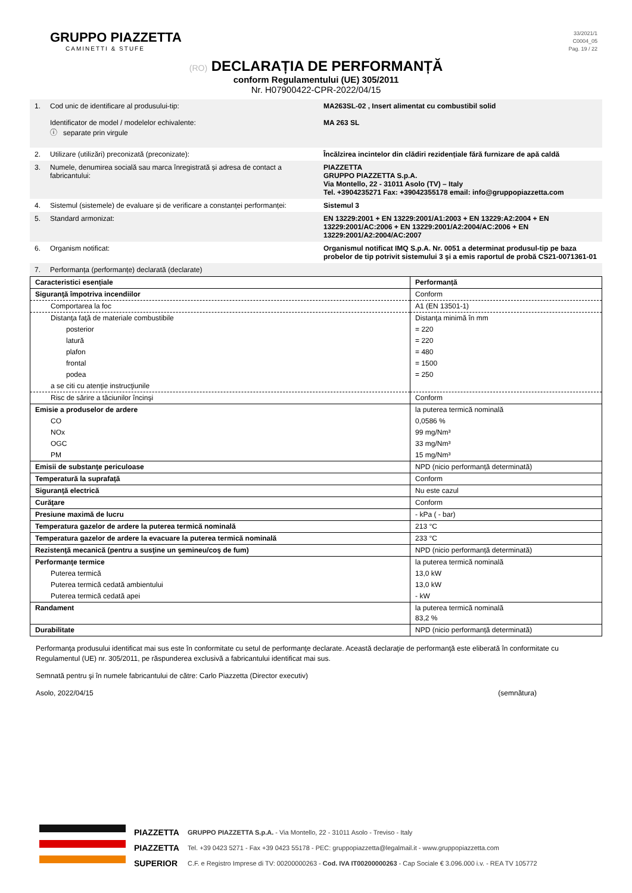GRUPPO PIAZZETTA
CAMINETTI & STUFE
33/2021/1
C0004_05
Pag. 19 / 22
(RO) DECLARAȚIA DE PERFORMANȚĂ
conform Regulamentului (UE) 305/2011
Nr. H07900422-CPR-2022/04/15
| 1. | Cod unic de identificare al produsului-tip: Identificator de model / modelelor echivalente: ⓘ separate prin virgule | MA263SL-02 , Insert alimentat cu combustibil solid MA 263 SL |
| 2. | Utilizare (utilizări) preconizată (preconizate): | Încălzirea incintelor din clădiri rezidențiale fără furnizare de apă caldă |
| 3. | Numele, denumirea socială sau marca înregistrată și adresa de contact a fabricantului: | PIAZZETTA GRUPPO PIAZZETTA S.p.A. Via Montello, 22 - 31011 Asolo (TV) – Italy Tel. +3904235271 Fax: +39042355178 email: info@gruppopiazzetta.com |
| 4. | Sistemul (sistemele) de evaluare și de verificare a constanței performanței: | Sistemul 3 |
| 5. | Standard armonizat: | EN 13229:2001 + EN 13229:2001/A1:2003 + EN 13229:A2:2004 + EN 13229:2001/AC:2006 + EN 13229:2001/A2:2004/AC:2006 + EN 13229:2001/A2:2004/AC:2007 |
| 6. | Organism notificat: | Organismul notificat IMQ S.p.A. Nr. 0051 a determinat produsul-tip pe baza probelor de tip potrivit sistemului 3 şi a emis raportul de probă CS21-0071361-01 |
| 7. | Performanța (performanțe) declarată (declarate) | |
| Caracteristici esențiale | Performanță |
| --- | --- |
| Siguranţă împotriva incendiilor | Conform |
| Comportarea la foc | A1 (EN 13501-1) |
| Distanţa faţă de materiale combustibile | Distanţa minimă în mm |
| posterior | = 220 |
| latură | = 220 |
| plafon | = 480 |
| frontal | = 1500 |
| podea | = 250 |
| a se citi cu atenţie instrucţiunile | |
| Risc de sărire a tăciunilor încinşi | Conform |
| Emisie a produselor de ardere | la puterea termică nominală |
| CO | 0,0586 % |
| NOx | 99 mg/Nm³ |
| OGC | 33 mg/Nm³ |
| PM | 15 mg/Nm³ |
| Emisii de substanţe periculoase | NPD (nicio performanță determinată) |
| Temperatură la suprafaţă | Conform |
| Siguranţă electrică | Nu este cazul |
| Curăţare | Conform |
| Presiune maximă de lucru | - kPa ( - bar) |
| Temperatura gazelor de ardere la puterea termică nominală | 213 °C |
| Temperatura gazelor de ardere la evacuare la puterea termică nominală | 233 °C |
| Rezistenţă mecanică (pentru a susţine un şemineu/coş de fum) | NPD (nicio performanță determinată) |
| Performanţe termice | la puterea termică nominală |
| Puterea termică | 13,0 kW |
| Puterea termică cedată ambientului | 13,0 kW |
| Puterea termică cedată apei | - kW |
| Randament | la puterea termică nominală 83,2 % |
| Durabilitate | NPD (nicio performanță determinată) |
Performanţa produsului identificat mai sus este în conformitate cu setul de performanţe declarate. Această declaraţie de performanţă este eliberată în conformitate cu Regulamentul (UE) nr. 305/2011, pe răspunderea exclusivă a fabricantului identificat mai sus.
Semnată pentru şi în numele fabricantului de către: Carlo Piazzetta (Director executiv)
Asolo, 2022/04/15 (semnătura)
PIAZZETTA
PIAZZETTA
SUPERIOR
GRUPPO PIAZZETTA S.p.A. - Via Montello, 22 - 31011 Asolo - Treviso - Italy
Tel. +39 0423 5271 - Fax +39 0423 55178 - PEC: gruppopiazzetta@legalmail.it - www.gruppopiazzetta.com
C.F. e Registro Imprese di TV: 00200000263 - Cod. IVA IT00200000263 - Cap Sociale € 3.096.000 i.v. - REA TV 105772